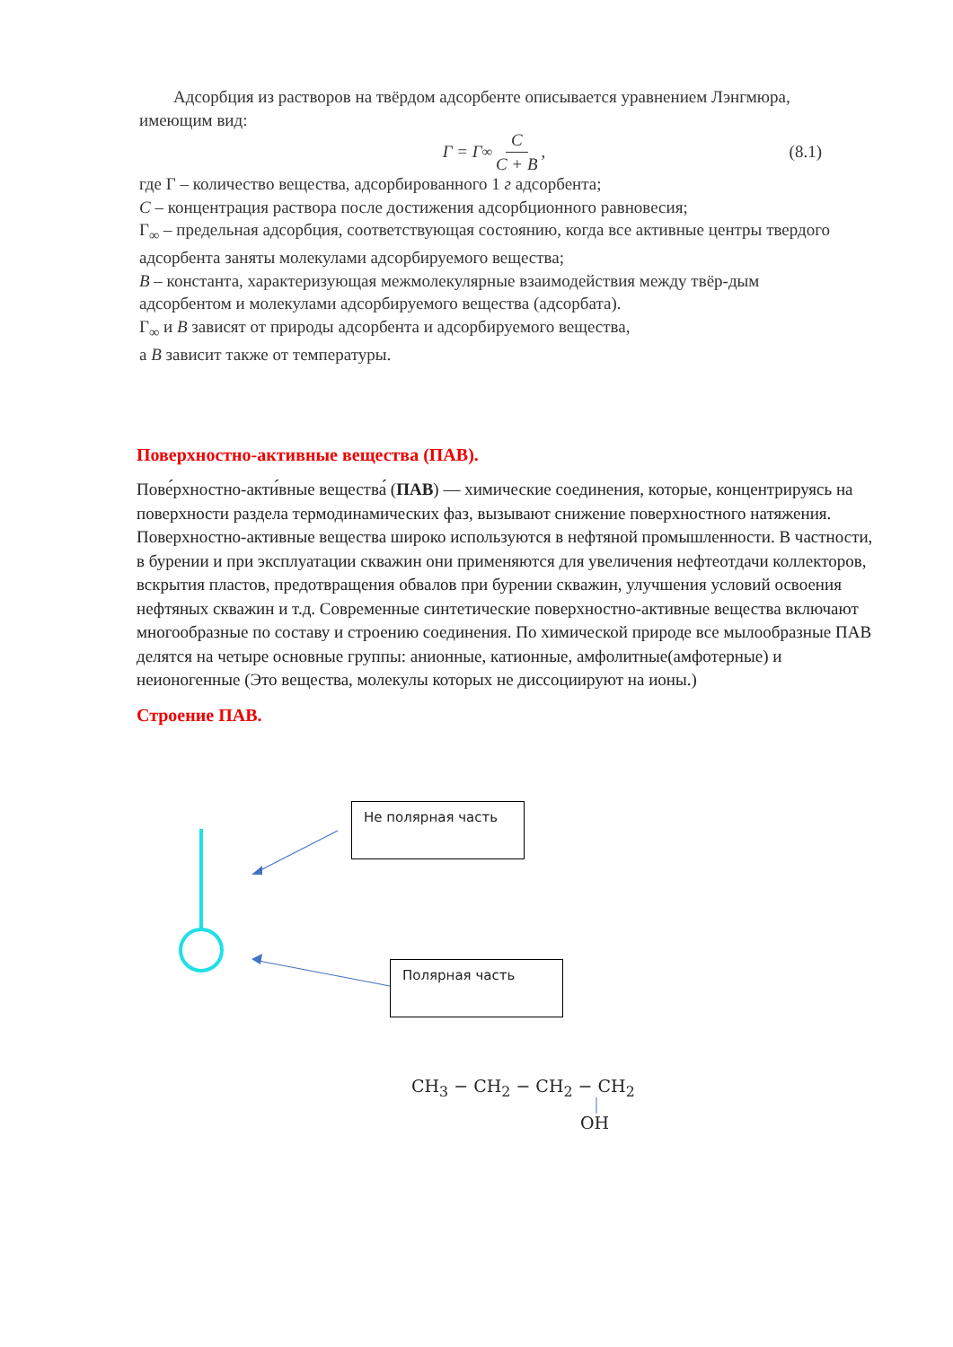Адсорбция из растворов на твёрдом адсорбенте описывается уравнением Лэнгмюра, имеющим вид:
Г = Г<sub>∞</sub> C C + B, (8.1)
где Г – количество вещества, адсорбированного 1 г адсорбента;
C – концентрация раствора после достижения адсорбционного равновесия;
Г<sub>∞</sub> – предельная адсорбция, соответствующая состоянию, когда все активные центры твердого адсорбента заняты молекулами адсорбируемого вещества;
B – константа, характеризующая межмолекулярные взаимодействия между твёр-дым адсорбентом и молекулами адсорбируемого вещества (адсорбата).
Г<sub>∞</sub> и B зависят от природы адсорбента и адсорбируемого вещества,
а B зависит также от температуры.
Поверхностно-активные вещества (ПАВ).
Пове́рхностно-акти́вные вещества́ (ПАВ) — химические соединения, которые, концентрируясь на поверхности раздела термодинамических фаз, вызывают снижение поверхностного натяжения. Поверхностно-активные вещества широко используются в нефтяной промышленности. В частности, в бурении и при эксплуатации скважин они применяются для увеличения нефтеотдачи коллекторов, вскрытия пластов, предотвращения обвалов при бурении скважин, улучшения условий освоения нефтяных скважин и т.д. Современные синтетические поверхностно-активные вещества включают многообразные по составу и строению соединения. По химической природе все мылообразные ПАВ делятся на четыре основные группы: анионные, катионные, амфолитные(амфотерные) и неионогенные (Это вещества, молекулы которых не диссоциируют на ионы.)
Строение ПАВ.
Не полярная часть
Полярная часть
CH<sub>3</sub> − CH<sub>2</sub> − CH<sub>2</sub> − CH<sub>2</sub>
OH